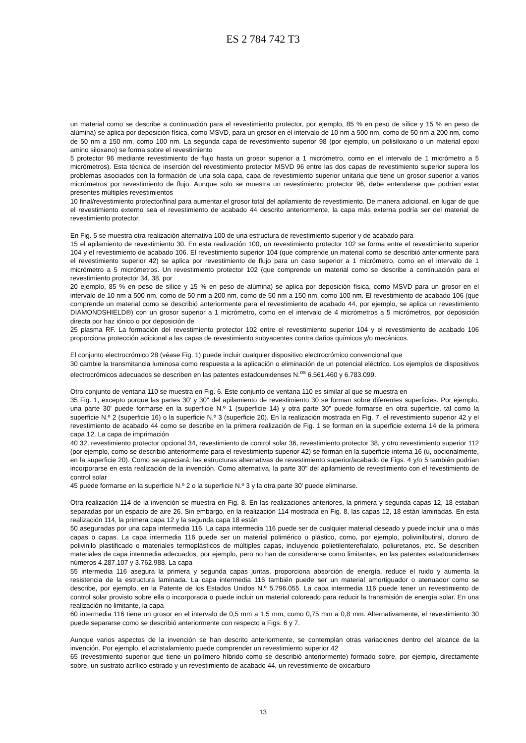ES 2 784 742 T3
un material como se describe a continuación para el revestimiento protector, por ejemplo, 85 % en peso de sílice y 15 % en peso de alúmina) se aplica por deposición física, como MSVD, para un grosor en el intervalo de 10 nm a 500 nm, como de 50 nm a 200 nm, como de 50 nm a 150 nm, como 100 nm. La segunda capa de revestimiento superior 98 (por ejemplo, un polisiloxano o un material epoxi amino siloxano) se forma sobre el revestimiento
5 protector 96 mediante revestimiento de flujo hasta un grosor superior a 1 micrómetro, como en el intervalo de 1 micrómetro a 5 micrómetros). Esta técnica de inserción del revestimiento protector MSVD 96 entre las dos capas de revestimiento superior supera los problemas asociados con la formación de una sola capa, capa de revestimiento superior unitaria que tiene un grosor superior a varios micrómetros por revestimiento de flujo. Aunque solo se muestra un revestimiento protector 96, debe entenderse que podrían estar presentes múltiples revestimientos
10 final/revestimiento protector/final para aumentar el grosor total del apilamiento de revestimiento. De manera adicional, en lugar de que el revestimiento externo sea el revestimiento de acabado 44 descrito anteriormente, la capa más externa podría ser del material de revestimiento protector.
En Fig. 5 se muestra otra realización alternativa 100 de una estructura de revestimiento superior y de acabado para
15 el apilamiento de revestimiento 30. En esta realización 100, un revestimiento protector 102 se forma entre el revestimiento superior 104 y el revestimiento de acabado 106. El revestimiento superior 104 (que comprende un material como se describió anteriormente para el revestimiento superior 42) se aplica por revestimiento de flujo para un caso superior a 1 micrómetro, como en el intervalo de 1 micrómetro a 5 micrómetros. Un revestimiento protector 102 (que comprende un material como se describe a continuación para el revestimiento protector 34, 38, por
20 ejemplo, 85 % en peso de sílice y 15 % en peso de alúmina) se aplica por deposición física, como MSVD para un grosor en el intervalo de 10 nm a 500 nm, como de 50 nm a 200 nm, como de 50 nm a 150 nm, como 100 nm. El revestimiento de acabado 106 (que comprende un material como se describió anteriormente para el revestimiento de acabado 44, por ejemplo, se aplica un revestimiento DIAMONDSHIELD®) con un grosor superior a 1 micrómetro, como en el intervalo de 4 micrómetros a 5 micrómetros, por deposición directa por haz iónico o por deposición de
25 plasma RF. La formación del revestimiento protector 102 entre el revestimiento superior 104 y el revestimiento de acabado 106 proporciona protección adicional a las capas de revestimiento subyacentes contra daños químicos y/o mecánicos.
El conjunto electrocrómico 28 (véase Fig. 1) puede incluir cualquier dispositivo electrocrómico convencional que
30 cambie la transmitancia luminosa como respuesta a la aplicación o eliminación de un potencial eléctrico. Los ejemplos de dispositivos electrocrómicos adecuados se describen en las patentes estadounidenses N.<sup>os</sup> 6.561.460 y 6.783.099.
Otro conjunto de ventana 110 se muestra en Fig. 6. Este conjunto de ventana 110 es similar al que se muestra en
35 Fig. 1, excepto porque las partes 30' y 30" del apilamiento de revestimiento 30 se forman sobre diferentes superficies. Por ejemplo, una parte 30' puede formarse en la superficie N.º 1 (superficie 14) y otra parte 30" puede formarse en otra superficie, tal como la superficie N.º 2 (superficie 16) o la superficie N.º 3 (superficie 20). En la realización mostrada en Fig. 7, el revestimiento superior 42 y el revestimiento de acabado 44 como se describe en la primera realización de Fig. 1 se forman en la superficie externa 14 de la primera capa 12. La capa de imprimación
40 32, revestimiento protector opcional 34, revestimiento de control solar 36, revestimiento protector 38, y otro revestimiento superior 112 (por ejemplo, como se describió anteriormente para el revestimiento superior 42) se forman en la superficie interna 16 (u, opcionalmente, en la superficie 20). Como se apreciará, las estructuras alternativas de revestimiento superior/acabado de Figs. 4 y/o 5 también podrían incorporarse en esta realización de la invención. Como alternativa, la parte 30" del apilamiento de revestimiento con el revestimiento de control solar
45 puede formarse en la superficie N.º 2 o la superficie N.º 3 y la otra parte 30' puede eliminarse.
Otra realización 114 de la invención se muestra en Fig. 8. En las realizaciones anteriores, la primera y segunda capas 12, 18 estaban separadas por un espacio de aire 26. Sin embargo, en la realización 114 mostrada en Fig. 8, las capas 12, 18 están laminadas. En esta realización 114, la primera capa 12 y la segunda capa 18 están
50 aseguradas por una capa intermedia 116. La capa intermedia 116 puede ser de cualquier material deseado y puede incluir una o más capas o capas. La capa intermedia 116 puede ser un material polimérico o plástico, como, por ejemplo, polivinilbutiral, cloruro de polivinilo plastificado o materiales termoplásticos de múltiples capas, incluyendo polietilentereftalato, poliuretanos, etc. Se describen materiales de capa intermedia adecuados, por ejemplo, pero no han de considerarse como limitantes, en las patentes estadounidenses números 4.287.107 y 3.762.988. La capa
55 intermedia 116 asegura la primera y segunda capas juntas, proporciona absorción de energía, reduce el ruido y aumenta la resistencia de la estructura laminada. La capa intermedia 116 también puede ser un material amortiguador o atenuador como se describe, por ejemplo, en la Patente de los Estados Unidos N.º 5.796.055. La capa intermedia 116 puede tener un revestimiento de control solar provisto sobre ella o incorporada o puede incluir un material coloreado para reducir la transmisión de energía solar. En una realización no limitante, la capa
60 intermedia 116 tiene un grosor en el intervalo de 0,5 mm a 1,5 mm, como 0,75 mm a 0,8 mm. Alternativamente, el revestimiento 30 puede separarse como se describió anteriormente con respecto a Figs. 6 y 7.
Aunque varios aspectos de la invención se han descrito anteriormente, se contemplan otras variaciones dentro del alcance de la invención. Por ejemplo, el acristalamiento puede comprender un revestimiento superior 42
65 (revestimiento superior que tiene un polímero híbrido como se describió anteriormente) formado sobre, por ejemplo, directamente sobre, un sustrato acrílico estirado y un revestimiento de acabado 44, un revestimiento de oxicarburo
13